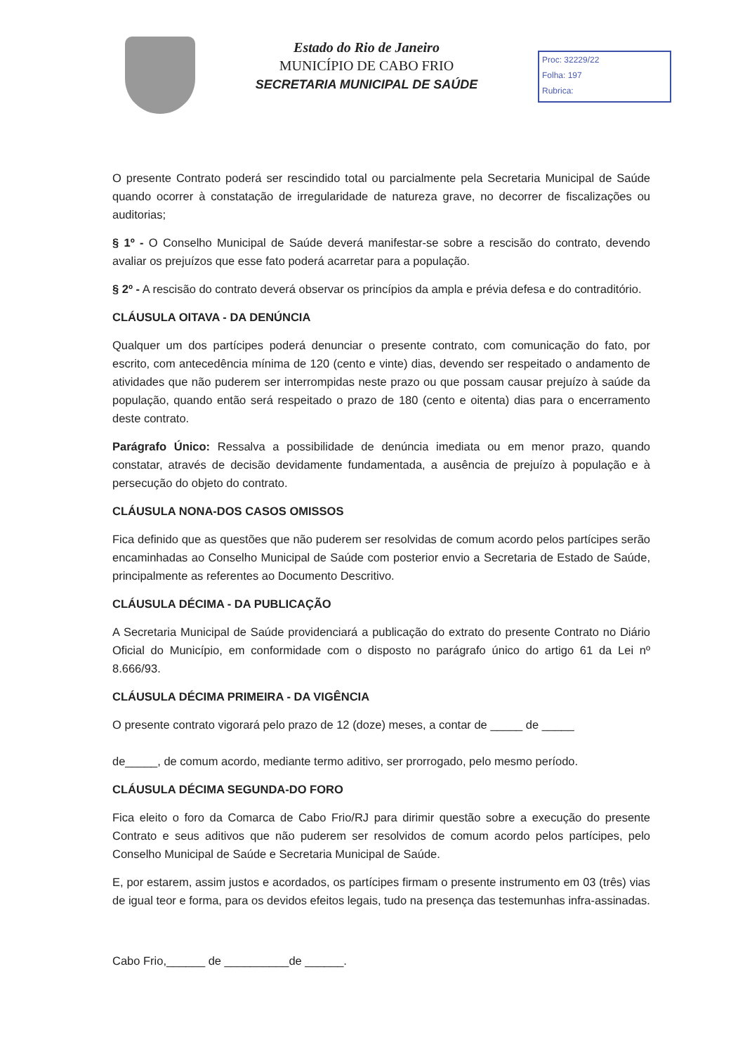Estado do Rio de Janeiro
MUNICÍPIO DE CABO FRIO
SECRETARIA MUNICIPAL DE SAÚDE
Proc: 32229/22
Folha: 197
Rubrica:
O presente Contrato poderá ser rescindido total ou parcialmente pela Secretaria Municipal de Saúde quando ocorrer à constatação de irregularidade de natureza grave, no decorrer de fiscalizações ou auditorias;
§ 1º - O Conselho Municipal de Saúde deverá manifestar-se sobre a rescisão do contrato, devendo avaliar os prejuízos que esse fato poderá acarretar para a população.
§ 2º - A rescisão do contrato deverá observar os princípios da ampla e prévia defesa e do contraditório.
CLÁUSULA OITAVA - DA DENÚNCIA
Qualquer um dos partícipes poderá denunciar o presente contrato, com comunicação do fato, por escrito, com antecedência mínima de 120 (cento e vinte) dias, devendo ser respeitado o andamento de atividades que não puderem ser interrompidas neste prazo ou que possam causar prejuízo à saúde da população, quando então será respeitado o prazo de 180 (cento e oitenta) dias para o encerramento deste contrato.
Parágrafo Único: Ressalva a possibilidade de denúncia imediata ou em menor prazo, quando constatar, através de decisão devidamente fundamentada, a ausência de prejuízo à população e à persecução do objeto do contrato.
CLÁUSULA NONA-DOS CASOS OMISSOS
Fica definido que as questões que não puderem ser resolvidas de comum acordo pelos partícipes serão encaminhadas ao Conselho Municipal de Saúde com posterior envio a Secretaria de Estado de Saúde, principalmente as referentes ao Documento Descritivo.
CLÁUSULA DÉCIMA - DA PUBLICAÇÃO
A Secretaria Municipal de Saúde providenciará a publicação do extrato do presente Contrato no Diário Oficial do Município, em conformidade com o disposto no parágrafo único do artigo 61 da Lei nº 8.666/93.
CLÁUSULA DÉCIMA PRIMEIRA - DA VIGÊNCIA
O presente contrato vigorará pelo prazo de 12 (doze) meses, a contar de _____ de _____
de_____, de comum acordo, mediante termo aditivo, ser prorrogado, pelo mesmo período.
CLÁUSULA DÉCIMA SEGUNDA-DO FORO
Fica eleito o foro da Comarca de Cabo Frio/RJ para dirimir questão sobre a execução do presente Contrato e seus aditivos que não puderem ser resolvidos de comum acordo pelos partícipes, pelo Conselho Municipal de Saúde e Secretaria Municipal de Saúde.
E, por estarem, assim justos e acordados, os partícipes firmam o presente instrumento em 03 (três) vias de igual teor e forma, para os devidos efeitos legais, tudo na presença das testemunhas infra-assinadas.
Cabo Frio,______ de __________de ______.